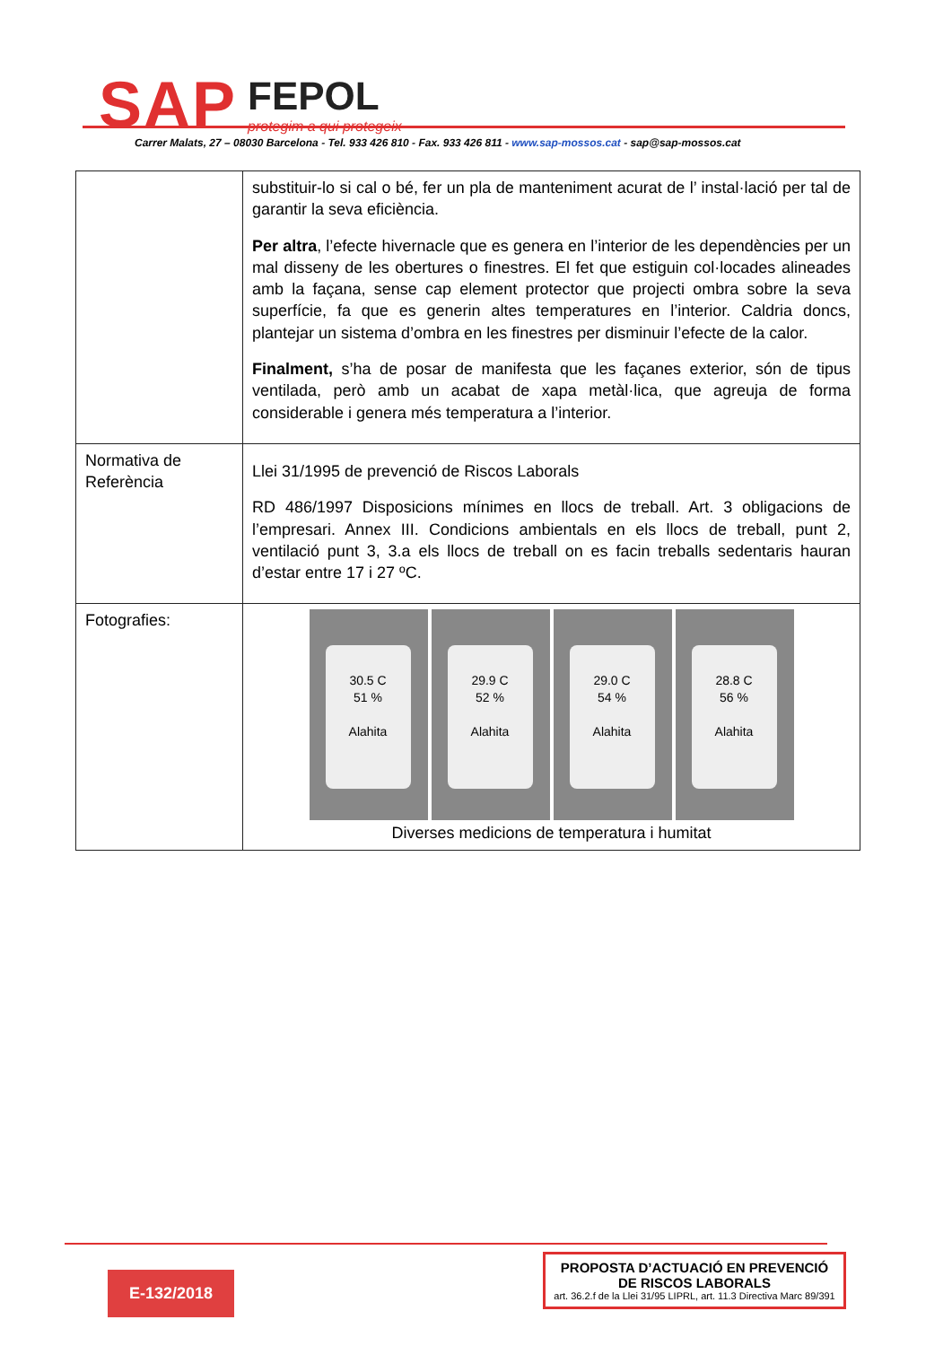SAP FEPOL
protegim a qui protegeix
Carrer Malats, 27 – 08030 Barcelona - Tel. 933 426 810 - Fax. 933 426 811 - www.sap-mossos.cat - sap@sap-mossos.cat
| | substituir-lo si cal o bé, fer un pla de manteniment acurat de l’ instal·lació per tal de garantir la seva eficiència. Per altra , l’efecte hivernacle que es genera en l’interior de les dependències per un mal disseny de les obertures o finestres. El fet que estiguin col·locades alineades amb la façana, sense cap element protector que projecti ombra sobre la seva superfície, fa que es generin altes temperatures en l’interior. Caldria doncs, plantejar un sistema d’ombra en les finestres per disminuir l’efecte de la calor. Finalment, s’ha de posar de manifesta que les façanes exterior, són de tipus ventilada, però amb un acabat de xapa metàl·lica, que agreuja de forma considerable i genera més temperatura a l’interior. |
| Normativa de Referència | Llei 31/1995 de prevenció de Riscos Laborals RD 486/1997 Disposicions mínimes en llocs de treball. Art. 3 obligacions de l’empresari. Annex III. Condicions ambientals en els llocs de treball, punt 2, ventilació punt 3, 3.a els llocs de treball on es facin treballs sedentaris hauran d’estar entre 17 i 27 ºC. |
| Fotografies: | 30.5 C 51 % Alahita 29.9 C 52 % Alahita 29.0 C 54 % Alahita 28.8 C 56 % Alahita Diverses medicions de temperatura i humitat |
E-132/2018
PROPOSTA D’ACTUACIÓ EN PREVENCIÓ DE RISCOS LABORALS
art. 36.2.f de la Llei 31/95 LIPRL, art. 11.3 Directiva Marc 89/391